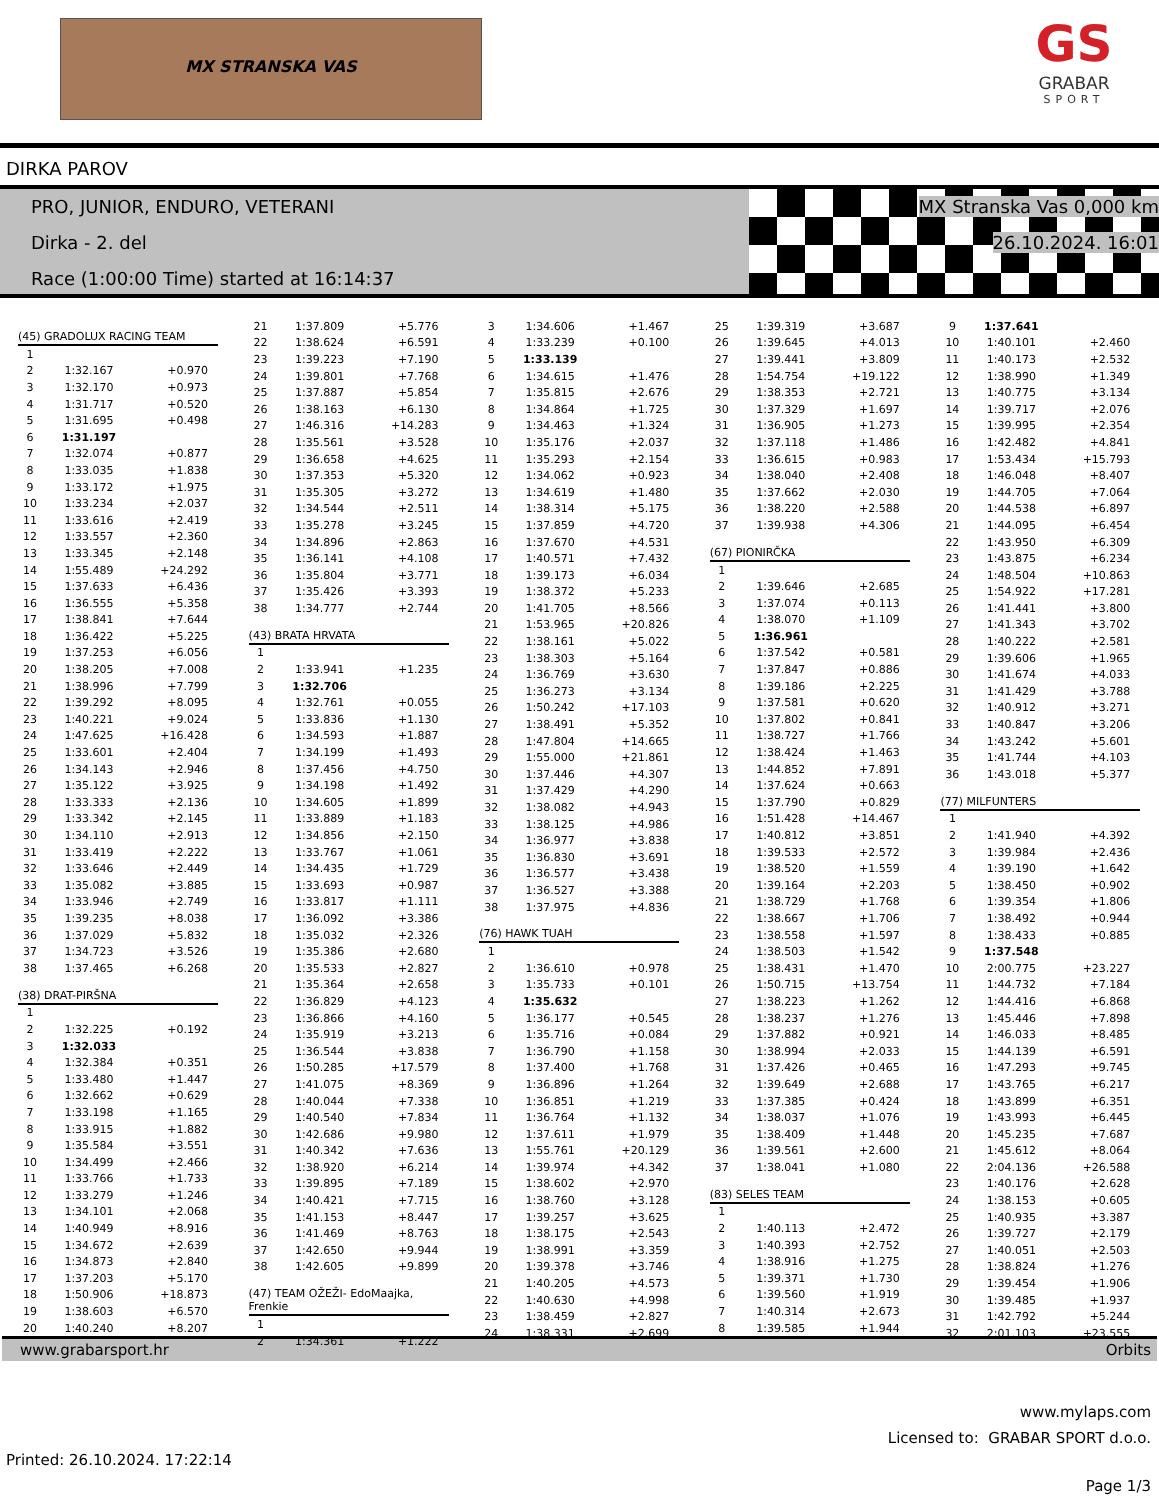MX STRANSKA VAS
GS
GRABAR
SPORT
DIRKA PAROV
PRO, JUNIOR, ENDURO, VETERANI
Dirka - 2. del
Race (1:00:00 Time) started at 16:14:37
MX Stranska Vas 0,000 km
26.10.2024. 16:01
(45) GRADOLUX RACING TEAM
| 1 | | |
| 2 | 1:32.167 | +0.970 |
| 3 | 1:32.170 | +0.973 |
| 4 | 1:31.717 | +0.520 |
| 5 | 1:31.695 | +0.498 |
| 6 | 1:31.197 | |
| 7 | 1:32.074 | +0.877 |
| 8 | 1:33.035 | +1.838 |
| 9 | 1:33.172 | +1.975 |
| 10 | 1:33.234 | +2.037 |
| 11 | 1:33.616 | +2.419 |
| 12 | 1:33.557 | +2.360 |
| 13 | 1:33.345 | +2.148 |
| 14 | 1:55.489 | +24.292 |
| 15 | 1:37.633 | +6.436 |
| 16 | 1:36.555 | +5.358 |
| 17 | 1:38.841 | +7.644 |
| 18 | 1:36.422 | +5.225 |
| 19 | 1:37.253 | +6.056 |
| 20 | 1:38.205 | +7.008 |
| 21 | 1:38.996 | +7.799 |
| 22 | 1:39.292 | +8.095 |
| 23 | 1:40.221 | +9.024 |
| 24 | 1:47.625 | +16.428 |
| 25 | 1:33.601 | +2.404 |
| 26 | 1:34.143 | +2.946 |
| 27 | 1:35.122 | +3.925 |
| 28 | 1:33.333 | +2.136 |
| 29 | 1:33.342 | +2.145 |
| 30 | 1:34.110 | +2.913 |
| 31 | 1:33.419 | +2.222 |
| 32 | 1:33.646 | +2.449 |
| 33 | 1:35.082 | +3.885 |
| 34 | 1:33.946 | +2.749 |
| 35 | 1:39.235 | +8.038 |
| 36 | 1:37.029 | +5.832 |
| 37 | 1:34.723 | +3.526 |
| 38 | 1:37.465 | +6.268 |
(38) DRAT-PIRŠNA
| 1 | | |
| 2 | 1:32.225 | +0.192 |
| 3 | 1:32.033 | |
| 4 | 1:32.384 | +0.351 |
| 5 | 1:33.480 | +1.447 |
| 6 | 1:32.662 | +0.629 |
| 7 | 1:33.198 | +1.165 |
| 8 | 1:33.915 | +1.882 |
| 9 | 1:35.584 | +3.551 |
| 10 | 1:34.499 | +2.466 |
| 11 | 1:33.766 | +1.733 |
| 12 | 1:33.279 | +1.246 |
| 13 | 1:34.101 | +2.068 |
| 14 | 1:40.949 | +8.916 |
| 15 | 1:34.672 | +2.639 |
| 16 | 1:34.873 | +2.840 |
| 17 | 1:37.203 | +5.170 |
| 18 | 1:50.906 | +18.873 |
| 19 | 1:38.603 | +6.570 |
| 20 | 1:40.240 | +8.207 |
| 21 | 1:37.809 | +5.776 |
| 22 | 1:38.624 | +6.591 |
| 23 | 1:39.223 | +7.190 |
| 24 | 1:39.801 | +7.768 |
| 25 | 1:37.887 | +5.854 |
| 26 | 1:38.163 | +6.130 |
| 27 | 1:46.316 | +14.283 |
| 28 | 1:35.561 | +3.528 |
| 29 | 1:36.658 | +4.625 |
| 30 | 1:37.353 | +5.320 |
| 31 | 1:35.305 | +3.272 |
| 32 | 1:34.544 | +2.511 |
| 33 | 1:35.278 | +3.245 |
| 34 | 1:34.896 | +2.863 |
| 35 | 1:36.141 | +4.108 |
| 36 | 1:35.804 | +3.771 |
| 37 | 1:35.426 | +3.393 |
| 38 | 1:34.777 | +2.744 |
(43) BRATA HRVATA
| 1 | | |
| 2 | 1:33.941 | +1.235 |
| 3 | 1:32.706 | |
| 4 | 1:32.761 | +0.055 |
| 5 | 1:33.836 | +1.130 |
| 6 | 1:34.593 | +1.887 |
| 7 | 1:34.199 | +1.493 |
| 8 | 1:37.456 | +4.750 |
| 9 | 1:34.198 | +1.492 |
| 10 | 1:34.605 | +1.899 |
| 11 | 1:33.889 | +1.183 |
| 12 | 1:34.856 | +2.150 |
| 13 | 1:33.767 | +1.061 |
| 14 | 1:34.435 | +1.729 |
| 15 | 1:33.693 | +0.987 |
| 16 | 1:33.817 | +1.111 |
| 17 | 1:36.092 | +3.386 |
| 18 | 1:35.032 | +2.326 |
| 19 | 1:35.386 | +2.680 |
| 20 | 1:35.533 | +2.827 |
| 21 | 1:35.364 | +2.658 |
| 22 | 1:36.829 | +4.123 |
| 23 | 1:36.866 | +4.160 |
| 24 | 1:35.919 | +3.213 |
| 25 | 1:36.544 | +3.838 |
| 26 | 1:50.285 | +17.579 |
| 27 | 1:41.075 | +8.369 |
| 28 | 1:40.044 | +7.338 |
| 29 | 1:40.540 | +7.834 |
| 30 | 1:42.686 | +9.980 |
| 31 | 1:40.342 | +7.636 |
| 32 | 1:38.920 | +6.214 |
| 33 | 1:39.895 | +7.189 |
| 34 | 1:40.421 | +7.715 |
| 35 | 1:41.153 | +8.447 |
| 36 | 1:41.469 | +8.763 |
| 37 | 1:42.650 | +9.944 |
| 38 | 1:42.605 | +9.899 |
(47) TEAM OŽEŽI- EdoMaajka, Frenkie
| 1 | | |
| 2 | 1:34.361 | +1.222 |
| 3 | 1:34.606 | +1.467 |
| 4 | 1:33.239 | +0.100 |
| 5 | 1:33.139 | |
| 6 | 1:34.615 | +1.476 |
| 7 | 1:35.815 | +2.676 |
| 8 | 1:34.864 | +1.725 |
| 9 | 1:34.463 | +1.324 |
| 10 | 1:35.176 | +2.037 |
| 11 | 1:35.293 | +2.154 |
| 12 | 1:34.062 | +0.923 |
| 13 | 1:34.619 | +1.480 |
| 14 | 1:38.314 | +5.175 |
| 15 | 1:37.859 | +4.720 |
| 16 | 1:37.670 | +4.531 |
| 17 | 1:40.571 | +7.432 |
| 18 | 1:39.173 | +6.034 |
| 19 | 1:38.372 | +5.233 |
| 20 | 1:41.705 | +8.566 |
| 21 | 1:53.965 | +20.826 |
| 22 | 1:38.161 | +5.022 |
| 23 | 1:38.303 | +5.164 |
| 24 | 1:36.769 | +3.630 |
| 25 | 1:36.273 | +3.134 |
| 26 | 1:50.242 | +17.103 |
| 27 | 1:38.491 | +5.352 |
| 28 | 1:47.804 | +14.665 |
| 29 | 1:55.000 | +21.861 |
| 30 | 1:37.446 | +4.307 |
| 31 | 1:37.429 | +4.290 |
| 32 | 1:38.082 | +4.943 |
| 33 | 1:38.125 | +4.986 |
| 34 | 1:36.977 | +3.838 |
| 35 | 1:36.830 | +3.691 |
| 36 | 1:36.577 | +3.438 |
| 37 | 1:36.527 | +3.388 |
| 38 | 1:37.975 | +4.836 |
(76) HAWK TUAH
| 1 | | |
| 2 | 1:36.610 | +0.978 |
| 3 | 1:35.733 | +0.101 |
| 4 | 1:35.632 | |
| 5 | 1:36.177 | +0.545 |
| 6 | 1:35.716 | +0.084 |
| 7 | 1:36.790 | +1.158 |
| 8 | 1:37.400 | +1.768 |
| 9 | 1:36.896 | +1.264 |
| 10 | 1:36.851 | +1.219 |
| 11 | 1:36.764 | +1.132 |
| 12 | 1:37.611 | +1.979 |
| 13 | 1:55.761 | +20.129 |
| 14 | 1:39.974 | +4.342 |
| 15 | 1:38.602 | +2.970 |
| 16 | 1:38.760 | +3.128 |
| 17 | 1:39.257 | +3.625 |
| 18 | 1:38.175 | +2.543 |
| 19 | 1:38.991 | +3.359 |
| 20 | 1:39.378 | +3.746 |
| 21 | 1:40.205 | +4.573 |
| 22 | 1:40.630 | +4.998 |
| 23 | 1:38.459 | +2.827 |
| 24 | 1:38.331 | +2.699 |
| 25 | 1:39.319 | +3.687 |
| 26 | 1:39.645 | +4.013 |
| 27 | 1:39.441 | +3.809 |
| 28 | 1:54.754 | +19.122 |
| 29 | 1:38.353 | +2.721 |
| 30 | 1:37.329 | +1.697 |
| 31 | 1:36.905 | +1.273 |
| 32 | 1:37.118 | +1.486 |
| 33 | 1:36.615 | +0.983 |
| 34 | 1:38.040 | +2.408 |
| 35 | 1:37.662 | +2.030 |
| 36 | 1:38.220 | +2.588 |
| 37 | 1:39.938 | +4.306 |
(67) PIONIRČKA
| 1 | | |
| 2 | 1:39.646 | +2.685 |
| 3 | 1:37.074 | +0.113 |
| 4 | 1:38.070 | +1.109 |
| 5 | 1:36.961 | |
| 6 | 1:37.542 | +0.581 |
| 7 | 1:37.847 | +0.886 |
| 8 | 1:39.186 | +2.225 |
| 9 | 1:37.581 | +0.620 |
| 10 | 1:37.802 | +0.841 |
| 11 | 1:38.727 | +1.766 |
| 12 | 1:38.424 | +1.463 |
| 13 | 1:44.852 | +7.891 |
| 14 | 1:37.624 | +0.663 |
| 15 | 1:37.790 | +0.829 |
| 16 | 1:51.428 | +14.467 |
| 17 | 1:40.812 | +3.851 |
| 18 | 1:39.533 | +2.572 |
| 19 | 1:38.520 | +1.559 |
| 20 | 1:39.164 | +2.203 |
| 21 | 1:38.729 | +1.768 |
| 22 | 1:38.667 | +1.706 |
| 23 | 1:38.558 | +1.597 |
| 24 | 1:38.503 | +1.542 |
| 25 | 1:38.431 | +1.470 |
| 26 | 1:50.715 | +13.754 |
| 27 | 1:38.223 | +1.262 |
| 28 | 1:38.237 | +1.276 |
| 29 | 1:37.882 | +0.921 |
| 30 | 1:38.994 | +2.033 |
| 31 | 1:37.426 | +0.465 |
| 32 | 1:39.649 | +2.688 |
| 33 | 1:37.385 | +0.424 |
| 34 | 1:38.037 | +1.076 |
| 35 | 1:38.409 | +1.448 |
| 36 | 1:39.561 | +2.600 |
| 37 | 1:38.041 | +1.080 |
(83) SELES TEAM
| 1 | | |
| 2 | 1:40.113 | +2.472 |
| 3 | 1:40.393 | +2.752 |
| 4 | 1:38.916 | +1.275 |
| 5 | 1:39.371 | +1.730 |
| 6 | 1:39.560 | +1.919 |
| 7 | 1:40.314 | +2.673 |
| 8 | 1:39.585 | +1.944 |
| 9 | 1:37.641 | |
| 10 | 1:40.101 | +2.460 |
| 11 | 1:40.173 | +2.532 |
| 12 | 1:38.990 | +1.349 |
| 13 | 1:40.775 | +3.134 |
| 14 | 1:39.717 | +2.076 |
| 15 | 1:39.995 | +2.354 |
| 16 | 1:42.482 | +4.841 |
| 17 | 1:53.434 | +15.793 |
| 18 | 1:46.048 | +8.407 |
| 19 | 1:44.705 | +7.064 |
| 20 | 1:44.538 | +6.897 |
| 21 | 1:44.095 | +6.454 |
| 22 | 1:43.950 | +6.309 |
| 23 | 1:43.875 | +6.234 |
| 24 | 1:48.504 | +10.863 |
| 25 | 1:54.922 | +17.281 |
| 26 | 1:41.441 | +3.800 |
| 27 | 1:41.343 | +3.702 |
| 28 | 1:40.222 | +2.581 |
| 29 | 1:39.606 | +1.965 |
| 30 | 1:41.674 | +4.033 |
| 31 | 1:41.429 | +3.788 |
| 32 | 1:40.912 | +3.271 |
| 33 | 1:40.847 | +3.206 |
| 34 | 1:43.242 | +5.601 |
| 35 | 1:41.744 | +4.103 |
| 36 | 1:43.018 | +5.377 |
(77) MILFUNTERS
| 1 | | |
| 2 | 1:41.940 | +4.392 |
| 3 | 1:39.984 | +2.436 |
| 4 | 1:39.190 | +1.642 |
| 5 | 1:38.450 | +0.902 |
| 6 | 1:39.354 | +1.806 |
| 7 | 1:38.492 | +0.944 |
| 8 | 1:38.433 | +0.885 |
| 9 | 1:37.548 | |
| 10 | 2:00.775 | +23.227 |
| 11 | 1:44.732 | +7.184 |
| 12 | 1:44.416 | +6.868 |
| 13 | 1:45.446 | +7.898 |
| 14 | 1:46.033 | +8.485 |
| 15 | 1:44.139 | +6.591 |
| 16 | 1:47.293 | +9.745 |
| 17 | 1:43.765 | +6.217 |
| 18 | 1:43.899 | +6.351 |
| 19 | 1:43.993 | +6.445 |
| 20 | 1:45.235 | +7.687 |
| 21 | 1:45.612 | +8.064 |
| 22 | 2:04.136 | +26.588 |
| 23 | 1:40.176 | +2.628 |
| 24 | 1:38.153 | +0.605 |
| 25 | 1:40.935 | +3.387 |
| 26 | 1:39.727 | +2.179 |
| 27 | 1:40.051 | +2.503 |
| 28 | 1:38.824 | +1.276 |
| 29 | 1:39.454 | +1.906 |
| 30 | 1:39.485 | +1.937 |
| 31 | 1:42.792 | +5.244 |
| 32 | 2:01.103 | +23.555 |
www.grabarsport.hr Orbits
www.mylaps.com
Licensed to: GRABAR SPORT d.o.o.
Printed: 26.10.2024. 17:22:14 Page 1/3